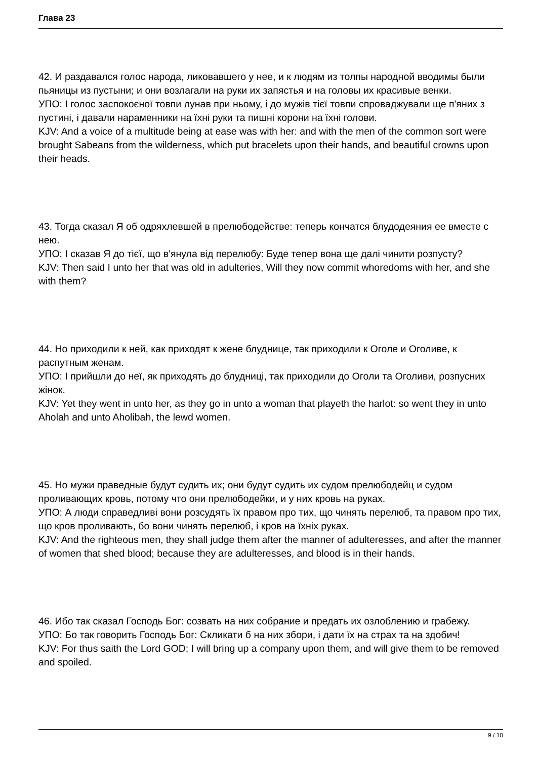Глава 23
42. И раздавался голос народа, ликовавшего у нее, и к людям из толпы народной вводимы были пьяницы из пустыни; и они возлагали на руки их запястья и на головы их красивые венки.
УПО: І голос заспокоєної товпи лунав при ньому, і до мужів тієї товпи спроваджували ще п'яних з пустині, і давали нараменники на їхні руки та пишні корони на їхні голови.
KJV: And a voice of a multitude being at ease was with her: and with the men of the common sort were brought Sabeans from the wilderness, which put bracelets upon their hands, and beautiful crowns upon their heads.
43. Тогда сказал Я об одряхлевшей в прелюбодействе: теперь кончатся блудодеяния ее вместе с нею.
УПО: І сказав Я до тієї, що в'янула від перелюбу: Буде тепер вона ще далі чинити розпусту?
KJV: Then said I unto her that was old in adulteries, Will they now commit whoredoms with her, and she with them?
44. Но приходили к ней, как приходят к жене блуднице, так приходили к Оголе и Оголиве, к распутным женам.
УПО: І прийшли до неї, як приходять до блудниці, так приходили до Оголи та Оголиви, розпусних жінок.
KJV: Yet they went in unto her, as they go in unto a woman that playeth the harlot: so went they in unto Aholah and unto Aholibah, the lewd women.
45. Но мужи праведные будут судить их; они будут судить их судом прелюбодейц и судом проливающих кровь, потому что они прелюбодейки, и у них кровь на руках.
УПО: А люди справедливі вони розсудять їх правом про тих, що чинять перелюб, та правом про тих, що кров проливають, бо вони чинять перелюб, і кров на їхніх руках.
KJV: And the righteous men, they shall judge them after the manner of adulteresses, and after the manner of women that shed blood; because they are adulteresses, and blood is in their hands.
46. Ибо так сказал Господь Бог: созвать на них собрание и предать их озлоблению и грабежу.
УПО: Бо так говорить Господь Бог: Скликати б на них збори, і дати їх на страх та на здобич!
KJV: For thus saith the Lord GOD; I will bring up a company upon them, and will give them to be removed and spoiled.
9 / 10